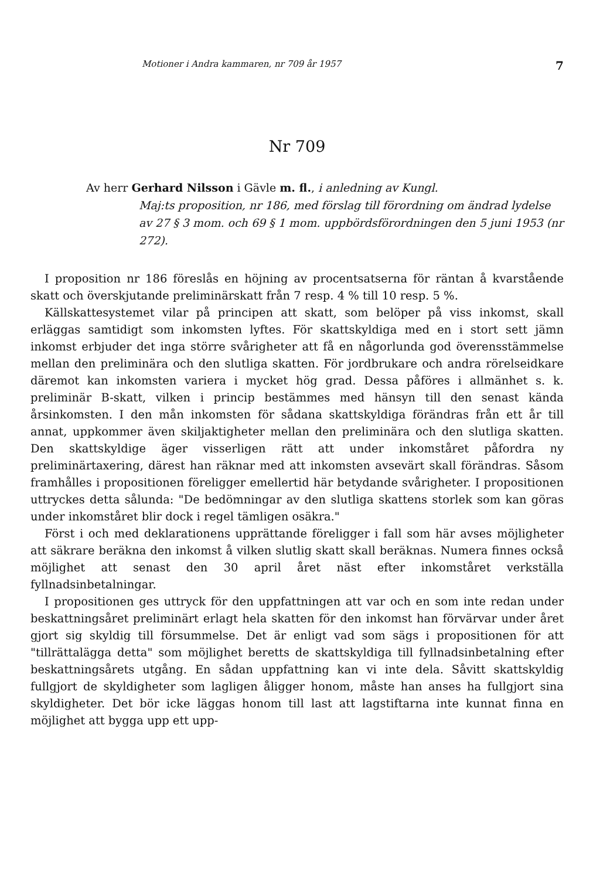Motioner i Andra kammaren, nr 709 år 1957 7
Nr 709
Av herr Gerhard Nilsson i Gävle m. fl., i anledning av Kungl.
Maj:ts proposition, nr 186, med förslag till förordning om ändrad lydelse av 27 § 3 mom. och 69 § 1 mom. uppbördsförordningen den 5 juni 1953 (nr 272).
I proposition nr 186 föreslås en höjning av procentsatserna för räntan å kvarstående skatt och överskjutande preliminärskatt från 7 resp. 4 % till 10 resp. 5 %.
Källskattesystemet vilar på principen att skatt, som belöper på viss inkomst, skall erläggas samtidigt som inkomsten lyftes. För skattskyldiga med en i stort sett jämn inkomst erbjuder det inga större svårigheter att få en någorlunda god överensstämmelse mellan den preliminära och den slutliga skatten. För jordbrukare och andra rörelseidkare däremot kan inkomsten variera i mycket hög grad. Dessa påföres i allmänhet s. k. preliminär B-skatt, vilken i princip bestämmes med hänsyn till den senast kända årsinkomsten. I den mån inkomsten för sådana skattskyldiga förändras från ett år till annat, uppkommer även skiljaktigheter mellan den preliminära och den slutliga skatten. Den skattskyldige äger visserligen rätt att under inkomståret påfordra ny preliminärtaxering, därest han räknar med att inkomsten avsevärt skall förändras. Såsom framhålles i propositionen föreligger emellertid här betydande svårigheter. I propositionen uttryckes detta sålunda: "De bedömningar av den slutliga skattens storlek som kan göras under inkomståret blir dock i regel tämligen osäkra."
Först i och med deklarationens upprättande föreligger i fall som här avses möjligheter att säkrare beräkna den inkomst å vilken slutlig skatt skall beräknas. Numera finnes också möjlighet att senast den 30 april året näst efter inkomståret verkställa fyllnadsinbetalningar.
I propositionen ges uttryck för den uppfattningen att var och en som inte redan under beskattningsåret preliminärt erlagt hela skatten för den inkomst han förvärvar under året gjort sig skyldig till försummelse. Det är enligt vad som sägs i propositionen för att "tillrättalägga detta" som möjlighet beretts de skattskyldiga till fyllnadsinbetalning efter beskattningsårets utgång. En sådan uppfattning kan vi inte dela. Såvitt skattskyldig fullgjort de skyldigheter som lagligen åligger honom, måste han anses ha fullgjort sina skyldigheter. Det bör icke läggas honom till last att lagstiftarna inte kunnat finna en möjlighet att bygga upp ett upp-